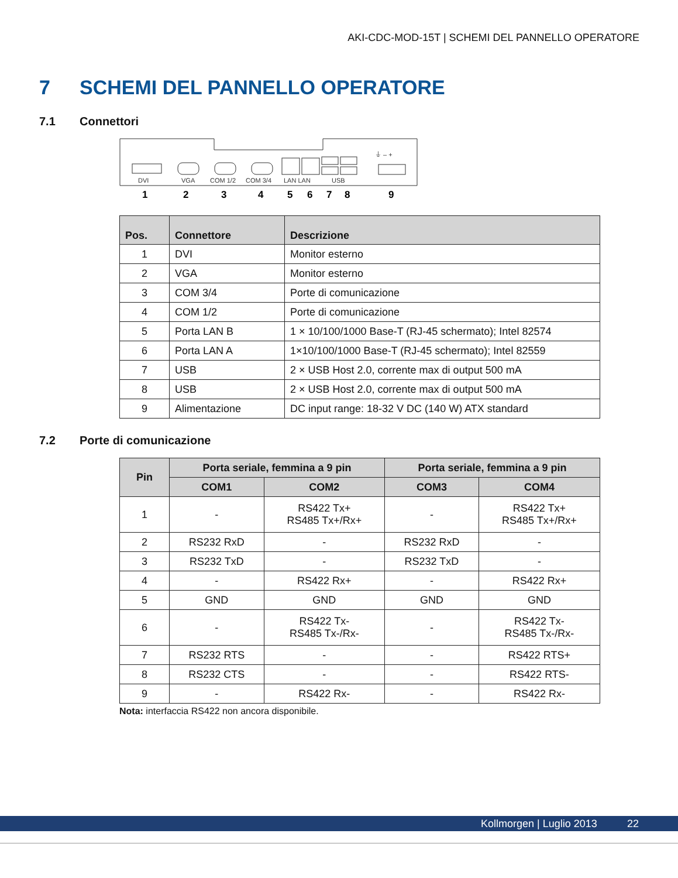AKI-CDC-MOD-15T | SCHEMI DEL PANNELLO OPERATORE
7 SCHEMI DEL PANNELLO OPERATORE
7.1 Connettori
DVI
VGA
COM 1/2
COM 3/4
LAN LAN
USB
⏚ – +
1
2
3
4
5
6
7
8
9
| Pos. | Connettore | Descrizione |
| --- | --- | --- |
| 1 | DVI | Monitor esterno |
| 2 | VGA | Monitor esterno |
| 3 | COM 3/4 | Porte di comunicazione |
| 4 | COM 1/2 | Porte di comunicazione |
| 5 | Porta LAN B | 1 × 10/100/1000 Base-T (RJ-45 schermato); Intel 82574 |
| 6 | Porta LAN A | 1×10/100/1000 Base-T (RJ-45 schermato); Intel 82559 |
| 7 | USB | 2 × USB Host 2.0, corrente max di output 500 mA |
| 8 | USB | 2 × USB Host 2.0, corrente max di output 500 mA |
| 9 | Alimentazione | DC input range: 18-32 V DC (140 W) ATX standard |
7.2 Porte di comunicazione
| Pin | Porta seriale, femmina a 9 pin | | Porta seriale, femmina a 9 pin | |
| --- | --- | --- | --- | --- |
| | COM1 | COM2 | COM3 | COM4 |
| 1 | - | RS422 Tx+ RS485 Tx+/Rx+ | - | RS422 Tx+ RS485 Tx+/Rx+ |
| 2 | RS232 RxD | - | RS232 RxD | - |
| 3 | RS232 TxD | - | RS232 TxD | - |
| 4 | - | RS422 Rx+ | - | RS422 Rx+ |
| 5 | GND | GND | GND | GND |
| 6 | - | RS422 Tx- RS485 Tx-/Rx- | - | RS422 Tx- RS485 Tx-/Rx- |
| 7 | RS232 RTS | - | - | RS422 RTS+ |
| 8 | RS232 CTS | - | - | RS422 RTS- |
| 9 | - | RS422 Rx- | - | RS422 Rx- |
Nota: interfaccia RS422 non ancora disponibile.
Kollmorgen | Luglio 2013 22